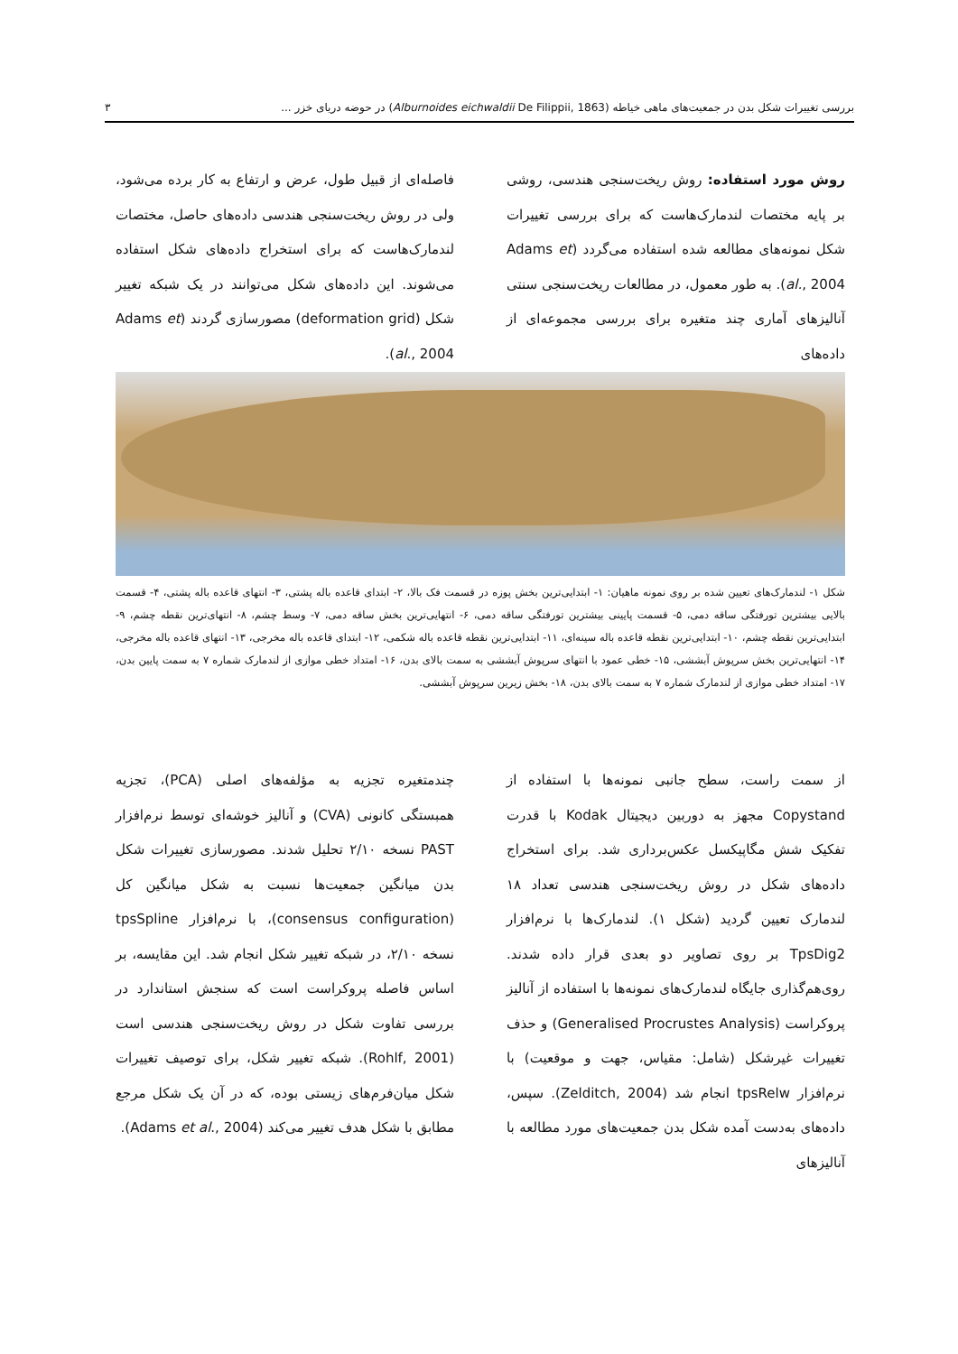بررسی تغییرات شکل بدن در جمعیت‌های ماهی خیاطه (Alburnoides eichwaldii De Filippii, 1863) در حوضه دریای خزر ... ۳
روش مورد استفاده: روش ریخت‌سنجی هندسی، روشی بر پایه مختصات لندمارک‌هاست که برای بررسی تغییرات شکل نمونه‌های مطالعه شده استفاده می‌گردد (Adams et al., 2004). به طور معمول، در مطالعات ریخت‌سنجی سنتی آنالیزهای آماری چند متغیره برای بررسی مجموعه‌ای از داده‌های
فاصله‌ای از قبیل طول، عرض و ارتفاع به کار برده می‌شود، ولی در روش ریخت‌سنجی هندسی داده‌های حاصل، مختصات لندمارک‌هاست که برای استخراج داده‌های شکل استفاده می‌شوند. این داده‌های شکل می‌توانند در یک شبکه تغییر شکل (deformation grid) مصورسازی گردند (Adams et al., 2004).
شکل ۱- لندمارک‌های تعیین شده بر روی نمونه ماهیان: ۱- ابتدایی‌ترین بخش پوزه در قسمت فک بالا، ۲- ابتدای قاعده باله پشتی، ۳- انتهای قاعده باله پشتی، ۴- قسمت بالایی بیشترین تورفتگی ساقه دمی، ۵- قسمت پایینی بیشترین تورفتگی ساقه دمی، ۶- انتهایی‌ترین بخش ساقه دمی، ۷- وسط چشم، ۸- انتهای‌ترین نقطه چشم، ۹- ابتدایی‌ترین نقطه چشم، ۱۰- ابتدایی‌ترین نقطه قاعده باله سینه‌ای، ۱۱- ابتدایی‌ترین نقطه قاعده باله شکمی، ۱۲- ابتدای قاعده باله مخرجی، ۱۳- انتهای قاعده باله مخرجی، ۱۴- انتهایی‌ترین بخش سرپوش آبششی، ۱۵- خطی عمود با انتهای سرپوش آبششی به سمت بالای بدن، ۱۶- امتداد خطی موازی از لندمارک شماره ۷ به سمت پایین بدن، ۱۷- امتداد خطی موازی از لندمارک شماره ۷ به سمت بالای بدن، ۱۸- بخش زیرین سرپوش آبششی.
از سمت راست، سطح جانبی نمونه‌ها با استفاده از Copystand مجهز به دوربین دیجیتال Kodak با قدرت تفکیک شش مگاپیکسل عکس‌برداری شد. برای استخراج داده‌های شکل در روش ریخت‌سنجی هندسی تعداد ۱۸ لندمارک تعیین گردید (شکل ۱). لندمارک‌ها با نرم‌افزار TpsDig2 بر روی تصاویر دو بعدی قرار داده شدند. روی‌هم‌گذاری جایگاه لندمارک‌های نمونه‌ها با استفاده از آنالیز پروکراست (Generalised Procrustes Analysis) و حذف تغییرات غیرشکل (شامل: مقیاس، جهت و موقعیت) با نرم‌افزار tpsRelw انجام شد (Zelditch, 2004). سپس، داده‌های به‌دست آمده شکل بدن جمعیت‌های مورد مطالعه با آنالیزهای
چندمتغیره تجزیه به مؤلفه‌های اصلی (PCA)، تجزیه همبستگی کانونی (CVA) و آنالیز خوشه‌ای توسط نرم‌افزار PAST نسخه ۲/۱۰ تحلیل شدند. مصورسازی تغییرات شکل بدن میانگین جمعیت‌ها نسبت به شکل میانگین کل (consensus configuration)، با نرم‌افزار tpsSpline نسخه ۲/۱۰، در شبکه تغییر شکل انجام شد. این مقایسه، بر اساس فاصله پروکراست است که سنجش استاندارد در بررسی تفاوت شکل در روش ریخت‌سنجی هندسی است (Rohlf, 2001). شبکه تغییر شکل، برای توصیف تغییرات شکل میان‌فرم‌های زیستی بوده، که در آن یک شکل مرجع مطابق با شکل هدف تغییر می‌کند (Adams et al., 2004).